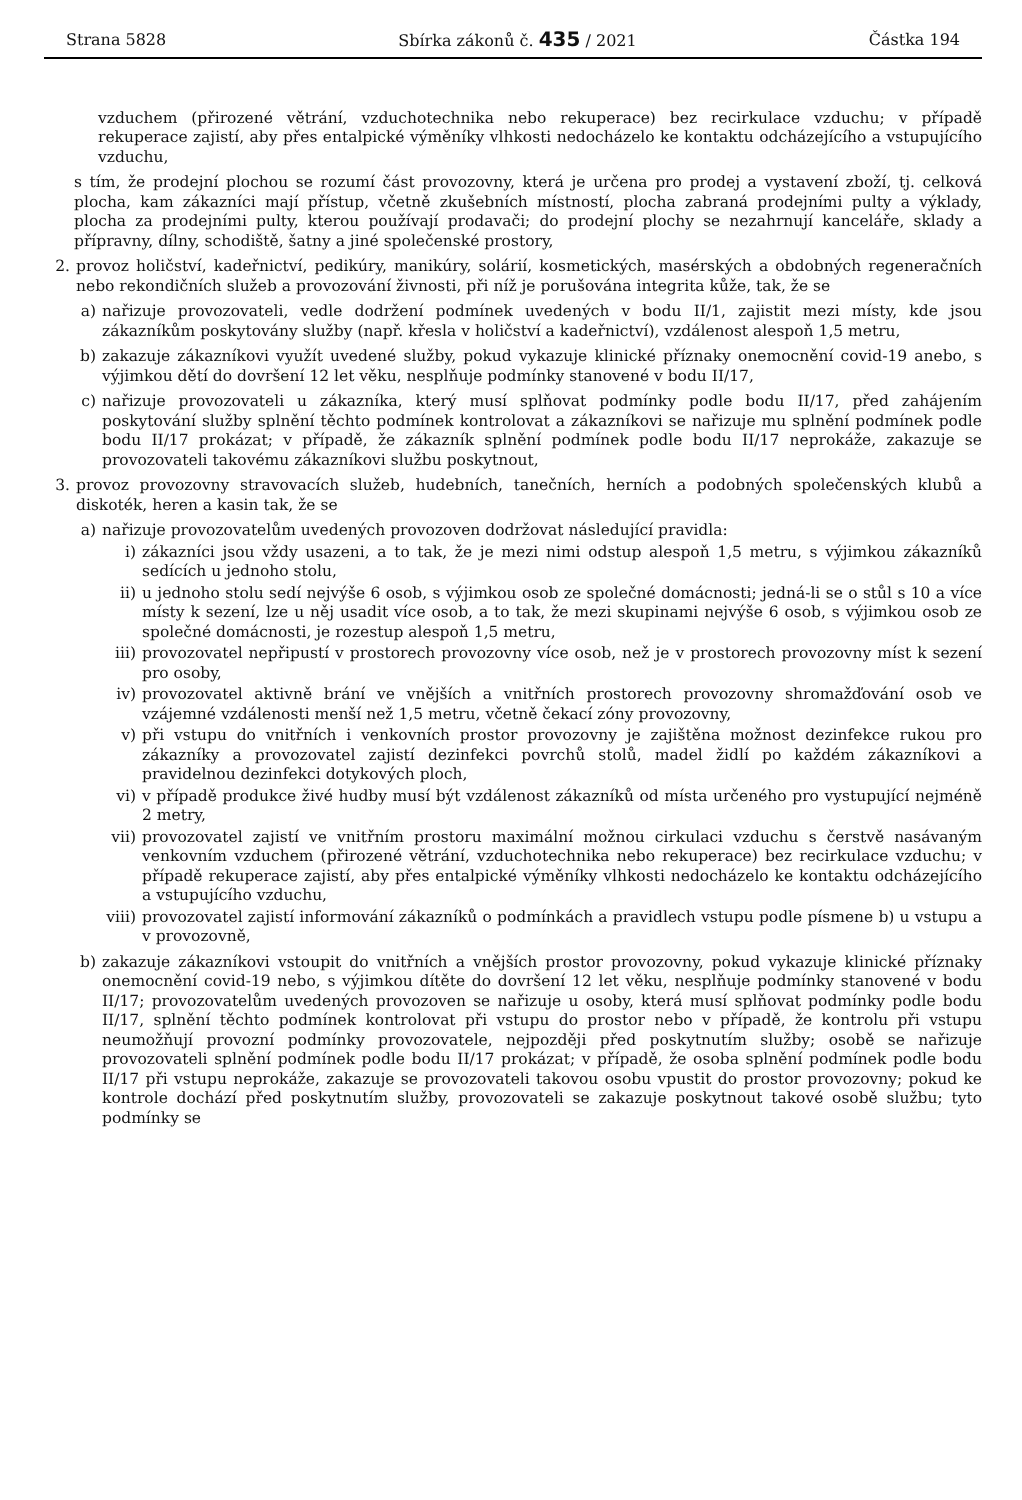Strana 5828 Sbírka zákonů č. 435 / 2021 Částka 194
vzduchem (přirozené větrání, vzduchotechnika nebo rekuperace) bez recirkulace vzduchu; v případě rekuperace zajistí, aby přes entalpické výměníky vlhkosti nedocházelo ke kontaktu odcházejícího a vstupujícího vzduchu,
s tím, že prodejní plochou se rozumí část provozovny, která je určena pro prodej a vystavení zboží, tj. celková plocha, kam zákazníci mají přístup, včetně zkušebních místností, plocha zabraná prodejními pulty a výklady, plocha za prodejními pulty, kterou používají prodavači; do prodejní plochy se nezahrnují kanceláře, sklady a přípravny, dílny, schodiště, šatny a jiné společenské prostory,
2. provoz holičství, kadeřnictví, pedikúry, manikúry, solárií, kosmetických, masérských a obdobných regeneračních nebo rekondičních služeb a provozování živnosti, při níž je porušována integrita kůže, tak, že se
a) nařizuje provozovateli, vedle dodržení podmínek uvedených v bodu II/1, zajistit mezi místy, kde jsou zákazníkům poskytovány služby (např. křesla v holičství a kadeřnictví), vzdálenost alespoň 1,5 metru,
b) zakazuje zákazníkovi využít uvedené služby, pokud vykazuje klinické příznaky onemocnění covid-19 anebo, s výjimkou dětí do dovršení 12 let věku, nesplňuje podmínky stanovené v bodu II/17,
c) nařizuje provozovateli u zákazníka, který musí splňovat podmínky podle bodu II/17, před zahájením poskytování služby splnění těchto podmínek kontrolovat a zákazníkovi se nařizuje mu splnění podmínek podle bodu II/17 prokázat; v případě, že zákazník splnění podmínek podle bodu II/17 neprokáže, zakazuje se provozovateli takovému zákazníkovi službu poskytnout,
3. provoz provozovny stravovacích služeb, hudebních, tanečních, herních a podobných společenských klubů a diskoték, heren a kasin tak, že se
a) nařizuje provozovatelům uvedených provozoven dodržovat následující pravidla:
i) zákazníci jsou vždy usazeni, a to tak, že je mezi nimi odstup alespoň 1,5 metru, s výjimkou zákazníků sedících u jednoho stolu,
ii) u jednoho stolu sedí nejvýše 6 osob, s výjimkou osob ze společné domácnosti; jedná-li se o stůl s 10 a více místy k sezení, lze u něj usadit více osob, a to tak, že mezi skupinami nejvýše 6 osob, s výjimkou osob ze společné domácnosti, je rozestup alespoň 1,5 metru,
iii) provozovatel nepřipustí v prostorech provozovny více osob, než je v prostorech provozovny míst k sezení pro osoby,
iv) provozovatel aktivně brání ve vnějších a vnitřních prostorech provozovny shromažďování osob ve vzájemné vzdálenosti menší než 1,5 metru, včetně čekací zóny provozovny,
v) při vstupu do vnitřních i venkovních prostor provozovny je zajištěna možnost dezinfekce rukou pro zákazníky a provozovatel zajistí dezinfekci povrchů stolů, madel židlí po každém zákazníkovi a pravidelnou dezinfekci dotykových ploch,
vi) v případě produkce živé hudby musí být vzdálenost zákazníků od místa určeného pro vystupující nejméně 2 metry,
vii) provozovatel zajistí ve vnitřním prostoru maximální možnou cirkulaci vzduchu s čerstvě nasávaným venkovním vzduchem (přirozené větrání, vzduchotechnika nebo rekuperace) bez recirkulace vzduchu; v případě rekuperace zajistí, aby přes entalpické výměníky vlhkosti nedocházelo ke kontaktu odcházejícího a vstupujícího vzduchu,
viii) provozovatel zajistí informování zákazníků o podmínkách a pravidlech vstupu podle písmene b) u vstupu a v provozovně,
b) zakazuje zákazníkovi vstoupit do vnitřních a vnějších prostor provozovny, pokud vykazuje klinické příznaky onemocnění covid-19 nebo, s výjimkou dítěte do dovršení 12 let věku, nesplňuje podmínky stanovené v bodu II/17; provozovatelům uvedených provozoven se nařizuje u osoby, která musí splňovat podmínky podle bodu II/17, splnění těchto podmínek kontrolovat při vstupu do prostor nebo v případě, že kontrolu při vstupu neumožňují provozní podmínky provozovatele, nejpozději před poskytnutím služby; osobě se nařizuje provozovateli splnění podmínek podle bodu II/17 prokázat; v případě, že osoba splnění podmínek podle bodu II/17 při vstupu neprokáže, zakazuje se provozovateli takovou osobu vpustit do prostor provozovny; pokud ke kontrole dochází před poskytnutím služby, provozovateli se zakazuje poskytnout takové osobě službu; tyto podmínky se